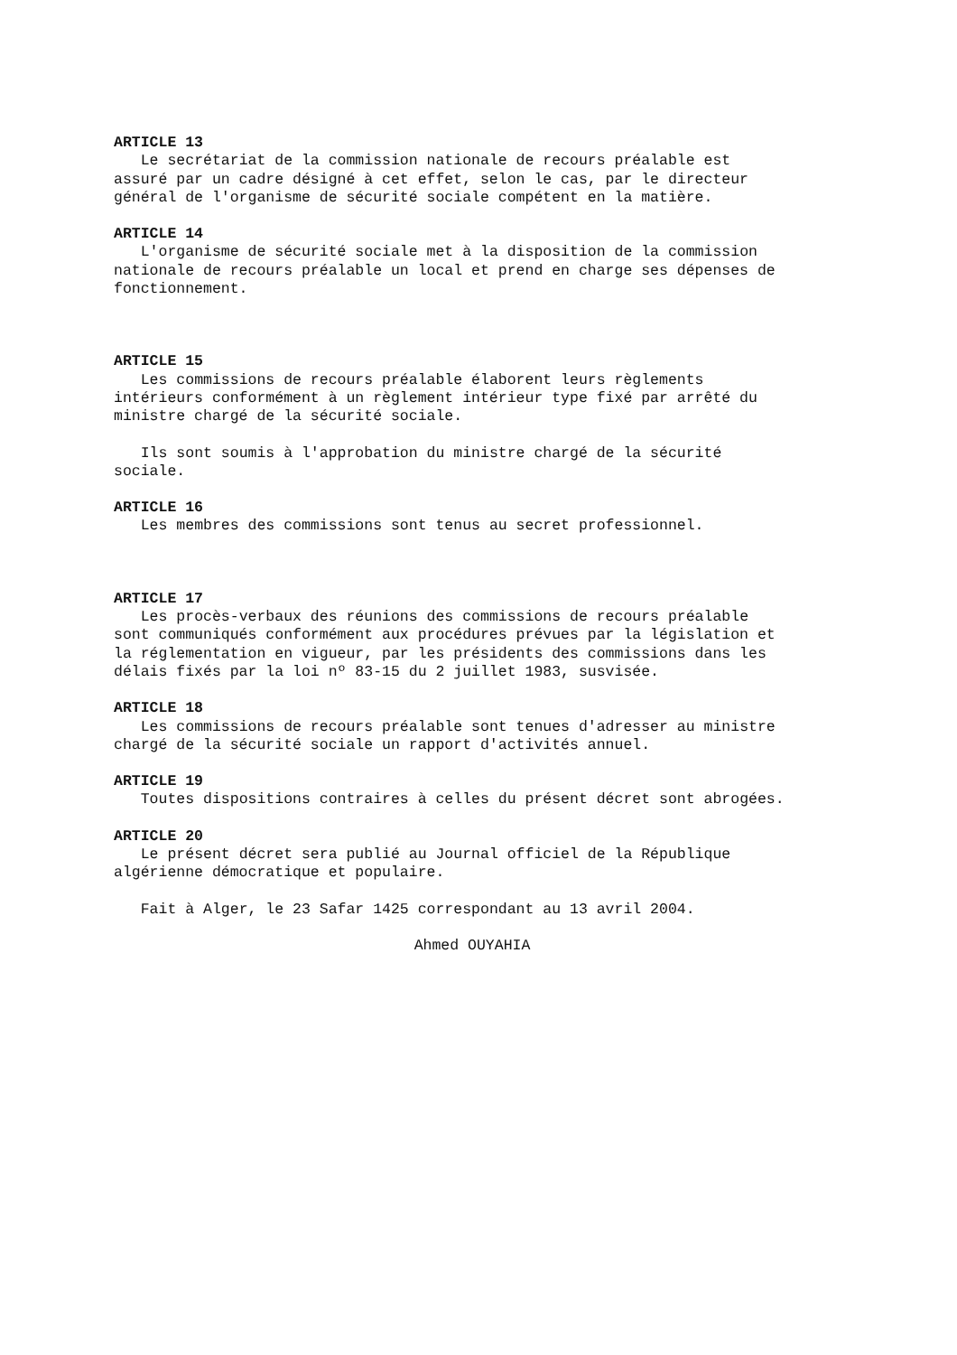ARTICLE 13
Le secrétariat de la commission nationale de recours préalable est assuré par un cadre désigné à cet effet, selon le cas, par le directeur général de l'organisme de sécurité sociale compétent en la matière.
ARTICLE 14
L'organisme de sécurité sociale met à la disposition de la commission nationale de recours préalable un local et prend en charge ses dépenses de fonctionnement.
ARTICLE 15
Les commissions de recours préalable élaborent leurs règlements intérieurs conformément à un règlement intérieur type fixé par arrêté du ministre chargé de la sécurité sociale.
Ils sont soumis à l'approbation du ministre chargé de la sécurité sociale.
ARTICLE 16
Les membres des commissions sont tenus au secret professionnel.
ARTICLE 17
Les procès-verbaux des réunions des commissions de recours préalable sont communiqués conformément aux procédures prévues par la législation et la réglementation en vigueur, par les présidents des commissions dans les délais fixés par la loi nº 83-15 du 2 juillet 1983, susvisée.
ARTICLE 18
Les commissions de recours préalable sont tenues d'adresser au ministre chargé de la sécurité sociale un rapport d'activités annuel.
ARTICLE 19
Toutes dispositions contraires à celles du présent décret sont abrogées.
ARTICLE 20
Le présent décret sera publié au Journal officiel de la République algérienne démocratique et populaire.
Fait à Alger, le 23 Safar 1425 correspondant au 13 avril 2004.
Ahmed OUYAHIA